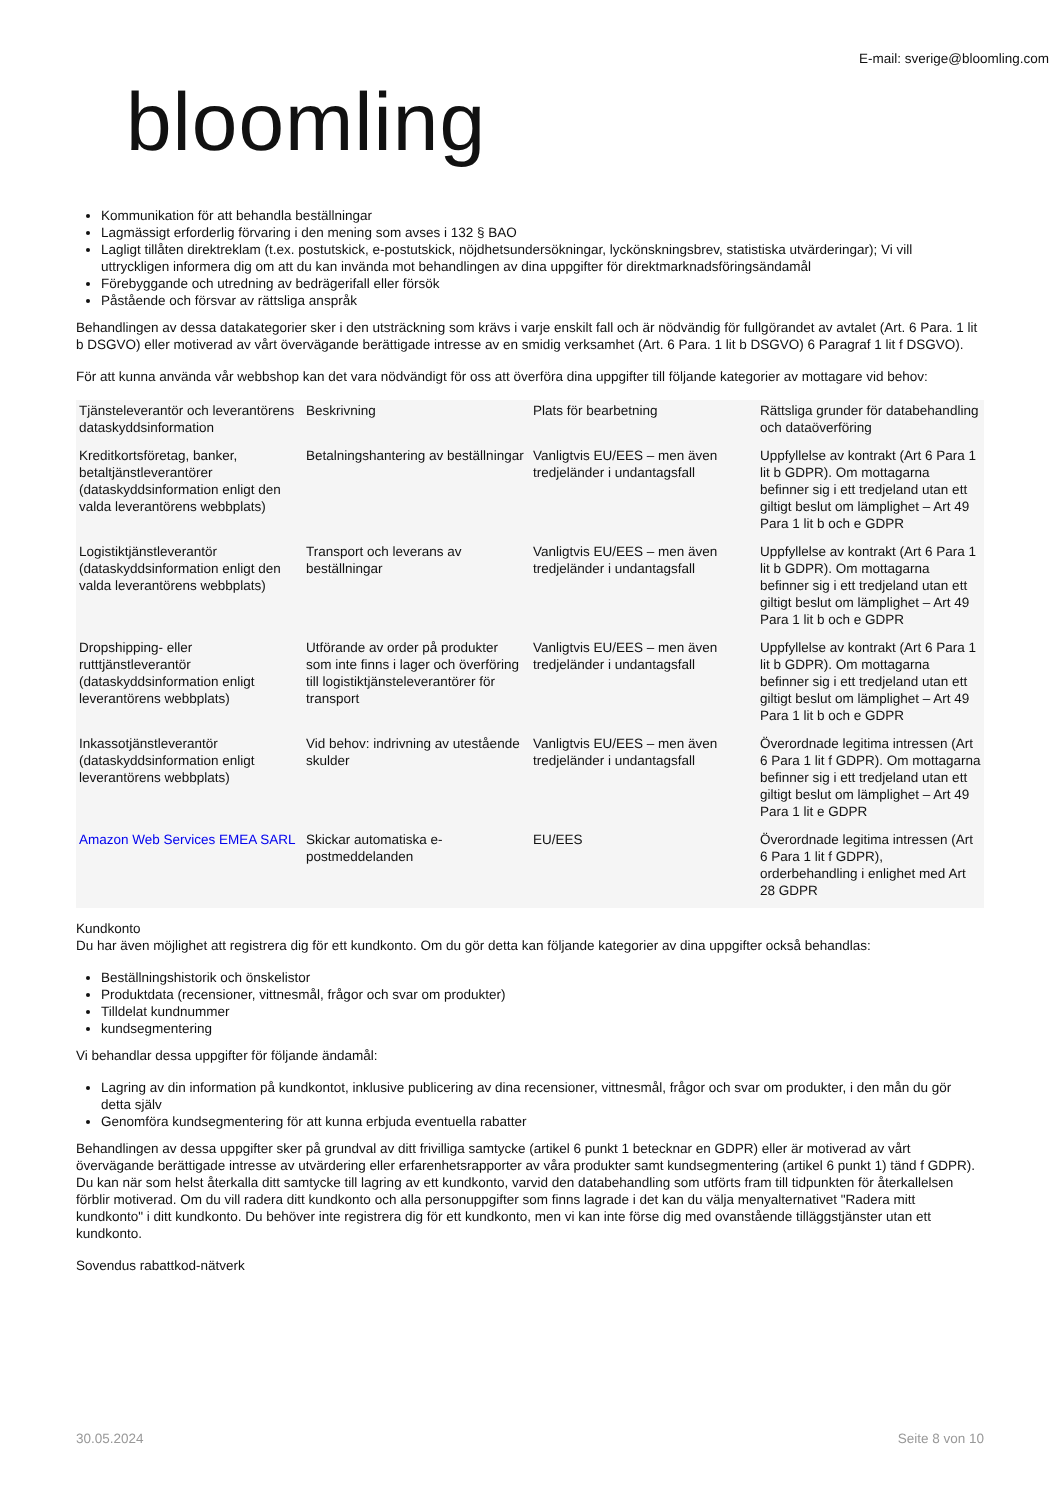E-mail: sverige@bloomling.com
bloomling
Kommunikation för att behandla beställningar
Lagmässigt erforderlig förvaring i den mening som avses i 132 § BAO
Lagligt tillåten direktreklam (t.ex. postutskick, e-postutskick, nöjdhetsundersökningar, lyckönskningsbrev, statistiska utvärderingar); Vi vill uttryckligen informera dig om att du kan invända mot behandlingen av dina uppgifter för direktmarknadsföringsändamål
Förebyggande och utredning av bedrägerifall eller försök
Påstående och försvar av rättsliga anspråk
Behandlingen av dessa datakategorier sker i den utsträckning som krävs i varje enskilt fall och är nödvändig för fullgörandet av avtalet (Art. 6 Para. 1 lit b DSGVO) eller motiverad av vårt övervägande berättigade intresse av en smidig verksamhet (Art. 6 Para. 1 lit b DSGVO) 6 Paragraf 1 lit f DSGVO).
För att kunna använda vår webbshop kan det vara nödvändigt för oss att överföra dina uppgifter till följande kategorier av mottagare vid behov:
| Tjänsteleverantör och leverantörens dataskyddsinformation | Beskrivning | Plats för bearbetning | Rättsliga grunder för databehandling och dataöverföring |
| Kreditkortsföretag, banker, betaltjänstleverantörer (dataskyddsinformation enligt den valda leverantörens webbplats) | Betalningshantering av beställningar | Vanligtvis EU/EES – men även tredjeländer i undantagsfall | Uppfyllelse av kontrakt (Art 6 Para 1 lit b GDPR). Om mottagarna befinner sig i ett tredjeland utan ett giltigt beslut om lämplighet – Art 49 Para 1 lit b och e GDPR |
| Logistiktjänstleverantör (dataskyddsinformation enligt den valda leverantörens webbplats) | Transport och leverans av beställningar | Vanligtvis EU/EES – men även tredjeländer i undantagsfall | Uppfyllelse av kontrakt (Art 6 Para 1 lit b GDPR). Om mottagarna befinner sig i ett tredjeland utan ett giltigt beslut om lämplighet – Art 49 Para 1 lit b och e GDPR |
| Dropshipping- eller rutttjänstleverantör (dataskyddsinformation enligt leverantörens webbplats) | Utförande av order på produkter som inte finns i lager och överföring till logistiktjänsteleverantörer för transport | Vanligtvis EU/EES – men även tredjeländer i undantagsfall | Uppfyllelse av kontrakt (Art 6 Para 1 lit b GDPR). Om mottagarna befinner sig i ett tredjeland utan ett giltigt beslut om lämplighet – Art 49 Para 1 lit b och e GDPR |
| Inkassotjänstleverantör (dataskyddsinformation enligt leverantörens webbplats) | Vid behov: indrivning av utestående skulder | Vanligtvis EU/EES – men även tredjeländer i undantagsfall | Överordnade legitima intressen (Art 6 Para 1 lit f GDPR). Om mottagarna befinner sig i ett tredjeland utan ett giltigt beslut om lämplighet – Art 49 Para 1 lit e GDPR |
| Amazon Web Services EMEA SARL | Skickar automatiska e-postmeddelanden | EU/EES | Överordnade legitima intressen (Art 6 Para 1 lit f GDPR), orderbehandling i enlighet med Art 28 GDPR |
Kundkonto
Du har även möjlighet att registrera dig för ett kundkonto. Om du gör detta kan följande kategorier av dina uppgifter också behandlas:
Beställningshistorik och önskelistor
Produktdata (recensioner, vittnesmål, frågor och svar om produkter)
Tilldelat kundnummer
kundsegmentering
Vi behandlar dessa uppgifter för följande ändamål:
Lagring av din information på kundkontot, inklusive publicering av dina recensioner, vittnesmål, frågor och svar om produkter, i den mån du gör detta själv
Genomföra kundsegmentering för att kunna erbjuda eventuella rabatter
Behandlingen av dessa uppgifter sker på grundval av ditt frivilliga samtycke (artikel 6 punkt 1 betecknar en GDPR) eller är motiverad av vårt övervägande berättigade intresse av utvärdering eller erfarenhetsrapporter av våra produkter samt kundsegmentering (artikel 6 punkt 1) tänd f GDPR). Du kan när som helst återkalla ditt samtycke till lagring av ett kundkonto, varvid den databehandling som utförts fram till tidpunkten för återkallelsen förblir motiverad. Om du vill radera ditt kundkonto och alla personuppgifter som finns lagrade i det kan du välja menyalternativet "Radera mitt kundkonto" i ditt kundkonto. Du behöver inte registrera dig för ett kundkonto, men vi kan inte förse dig med ovanstående tilläggstjänster utan ett kundkonto.
Sovendus rabattkod-nätverk
30.05.2024 Seite 8 von 10